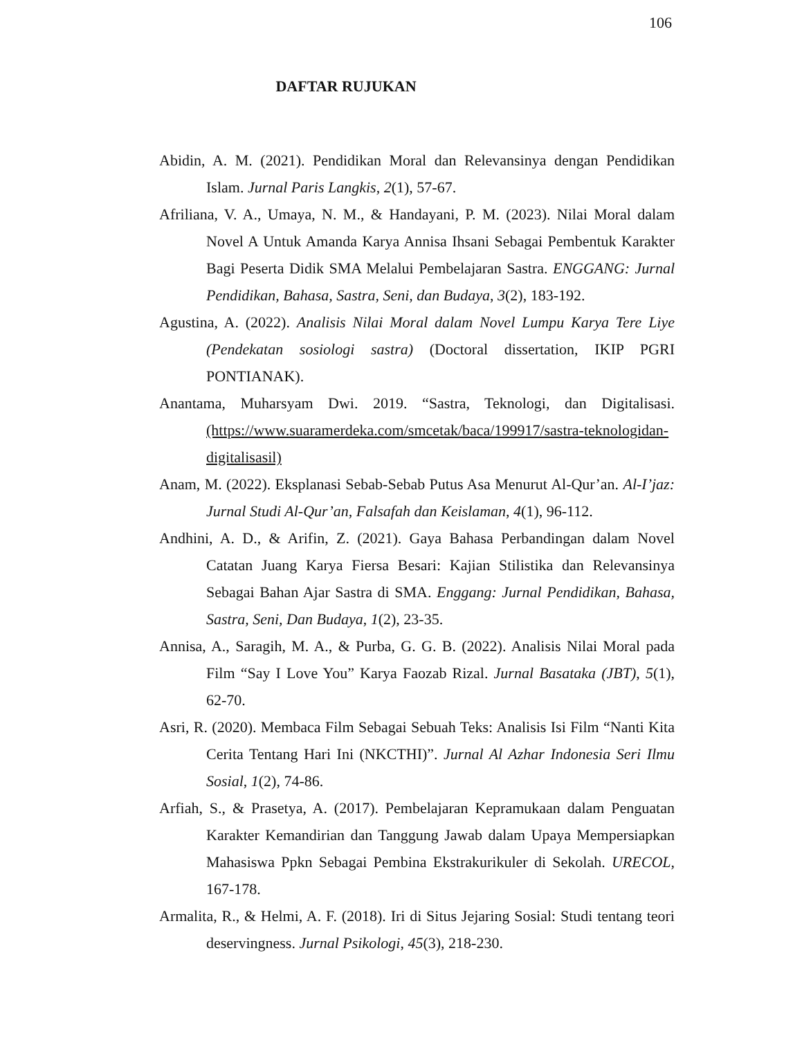106
DAFTAR RUJUKAN
Abidin, A. M. (2021). Pendidikan Moral dan Relevansinya dengan Pendidikan Islam. Jurnal Paris Langkis, 2(1), 57-67.
Afriliana, V. A., Umaya, N. M., & Handayani, P. M. (2023). Nilai Moral dalam Novel A Untuk Amanda Karya Annisa Ihsani Sebagai Pembentuk Karakter Bagi Peserta Didik SMA Melalui Pembelajaran Sastra. ENGGANG: Jurnal Pendidikan, Bahasa, Sastra, Seni, dan Budaya, 3(2), 183-192.
Agustina, A. (2022). Analisis Nilai Moral dalam Novel Lumpu Karya Tere Liye (Pendekatan sosiologi sastra) (Doctoral dissertation, IKIP PGRI PONTIANAK).
Anantama, Muharsyam Dwi. 2019. “Sastra, Teknologi, dan Digitalisasi. (https://www.suaramerdeka.com/smcetak/baca/199917/sastra-teknologidan-digitalisasil)
Anam, M. (2022). Eksplanasi Sebab-Sebab Putus Asa Menurut Al-Qur’an. Al-I’jaz: Jurnal Studi Al-Qur’an, Falsafah dan Keislaman, 4(1), 96-112.
Andhini, A. D., & Arifin, Z. (2021). Gaya Bahasa Perbandingan dalam Novel Catatan Juang Karya Fiersa Besari: Kajian Stilistika dan Relevansinya Sebagai Bahan Ajar Sastra di SMA. Enggang: Jurnal Pendidikan, Bahasa, Sastra, Seni, Dan Budaya, 1(2), 23-35.
Annisa, A., Saragih, M. A., & Purba, G. G. B. (2022). Analisis Nilai Moral pada Film “Say I Love You” Karya Faozab Rizal. Jurnal Basataka (JBT), 5(1), 62-70.
Asri, R. (2020). Membaca Film Sebagai Sebuah Teks: Analisis Isi Film “Nanti Kita Cerita Tentang Hari Ini (NKCTHI)”. Jurnal Al Azhar Indonesia Seri Ilmu Sosial, 1(2), 74-86.
Arfiah, S., & Prasetya, A. (2017). Pembelajaran Kepramukaan dalam Penguatan Karakter Kemandirian dan Tanggung Jawab dalam Upaya Mempersiapkan Mahasiswa Ppkn Sebagai Pembina Ekstrakurikuler di Sekolah. URECOL, 167-178.
Armalita, R., & Helmi, A. F. (2018). Iri di Situs Jejaring Sosial: Studi tentang teori deservingness. Jurnal Psikologi, 45(3), 218-230.